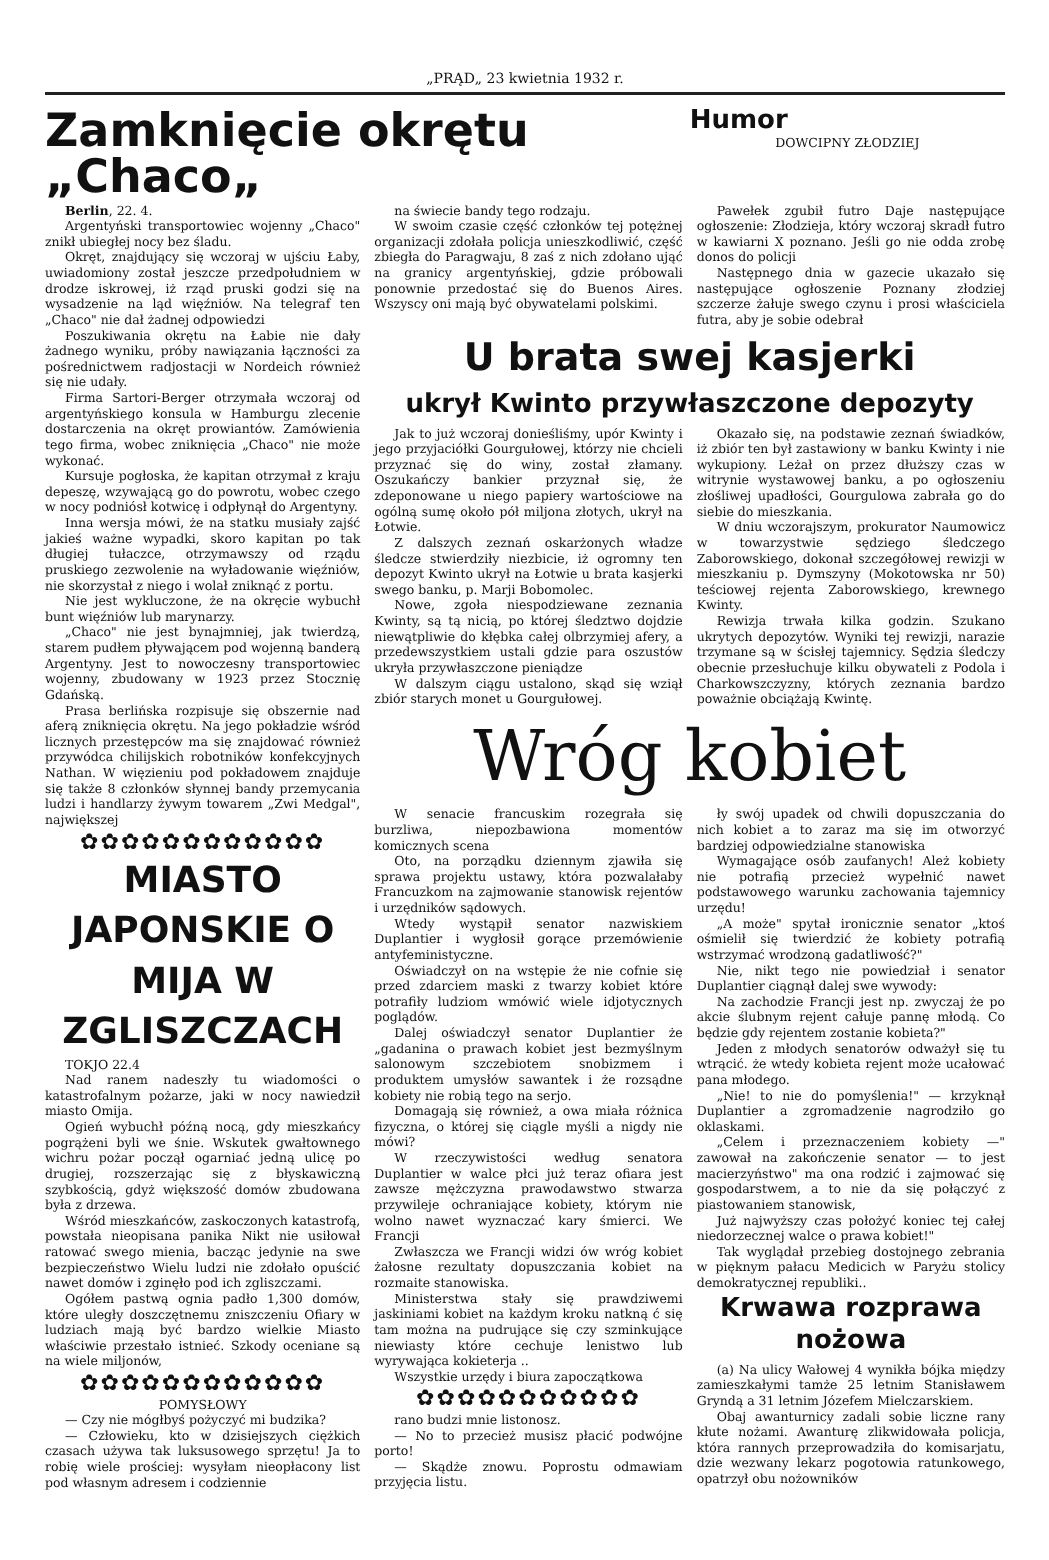„PRĄD„ 23 kwietnia 1932 r.
Zamknięcie okrętu „Chaco„
Humor
DOWCIPNY ZŁODZIEJ
Berlin, 22. 4.
Argentyński transportowiec wojenny „Chaco" znikł ubiegłej nocy bez śladu.
Okręt, znajdujący się wczoraj w ujściu Łaby, uwiadomiony został jeszcze przedpołudniem w drodze iskrowej, iż rząd pruski godzi się na wysadzenie na ląd więźniów. Na telegraf ten „Chaco" nie dał żadnej odpowiedzi
Poszukiwania okrętu na Łabie nie dały żadnego wyniku, próby nawiązania łączności za pośrednictwem radjostacji w Nordeich również się nie udały.
Firma Sartori-Berger otrzymała wczoraj od argentyńskiego konsula w Hamburgu zlecenie dostarczenia na okręt prowiantów. Zamówienia tego firma, wobec zniknięcia „Chaco" nie może wykonać.
Kursuje pogłoska, że kapitan otrzymał z kraju depeszę, wzywającą go do powrotu, wobec czego w nocy podniósł kotwicę i odpłynął do Argentyny.
Inna wersja mówi, że na statku musiały zajść jakieś ważne wypadki, skoro kapitan po tak długiej tułaczce, otrzymawszy od rządu pruskiego zezwolenie na wyładowanie więźniów, nie skorzystał z niego i wolał zniknąć z portu.
Nie jest wykluczone, że na okręcie wybuchł bunt więźniów lub marynarzy.
„Chaco" nie jest bynajmniej, jak twierdzą, starem pudłem pływającem pod wojenną banderą Argentyny. Jest to nowoczesny transportowiec wojenny, zbudowany w 1923 przez Stocznię Gdańską.
Prasa berlińska rozpisuje się obszernie nad aferą zniknięcia okrętu. Na jego pokładzie wśród licznych przestępców ma się znajdować również przywódca chilijskich robotników konfekcyjnych Nathan. W więzieniu pod pokładowem znajduje się także 8 członków słynnej bandy przemycania ludzi i handlarzy żywym towarem „Zwi Medgal", największej
✿✿✿✿✿✿✿✿✿✿✿✿
MIASTO JAPONSKIE O
MIJA W ZGLISZCZACH
TOKJO 22.4
Nad ranem nadeszły tu wiadomości o katastrofalnym pożarze, jaki w nocy nawiedził miasto Omija.
Ogień wybuchł późną nocą, gdy mieszkańcy pogrążeni byli we śnie. Wskutek gwałtownego wichru pożar począł ogarniać jedną ulicę po drugiej, rozszerzając się z błyskawiczną szybkością, gdyż większość domów zbudowana była z drzewa.
Wśród mieszkańców, zaskoczonych katastrofą, powstała nieopisana panika Nikt nie usiłował ratować swego mienia, bacząc jedynie na swe bezpieczeństwo Wielu ludzi nie zdołało opuścić nawet domów i zginęło pod ich zgliszczami.
Ogółem pastwą ognia padło 1,300 domów, które uległy doszczętnemu zniszczeniu Ofiary w ludziach mają być bardzo wielkie Miasto właściwie przestało istnieć. Szkody oceniane są na wiele miljonów,
✿✿✿✿✿✿✿✿✿✿✿✿
POMYSŁOWY
— Czy nie mógłbyś pożyczyć mi budzika?
— Człowieku, kto w dzisiejszych ciężkich czasach używa tak luksusowego sprzętu! Ja to robię wiele prościej: wysyłam nieopłacony list pod własnym adresem i codziennie
na świecie bandy tego rodzaju.
W swoim czasie część członków tej potężnej organizacji zdołała policja unieszkodliwić, część zbiegła do Paragwaju, 8 zaś z nich zdołano ująć na granicy argentyńskiej, gdzie próbowali ponownie przedostać się do Buenos Aires. Wszyscy oni mają być obywatelami polskimi.
Pawełek zgubił futro Daje następujące ogłoszenie: Złodzieja, który wczoraj skradł futro w kawiarni X poznano. Jeśli go nie odda zrobę donos do policji
Następnego dnia w gazecie ukazało się następujące ogłoszenie Poznany złodziej szczerze żałuje swego czynu i prosi właściciela futra, aby je sobie odebrał
U brata swej kasjerki
ukrył Kwinto przywłaszczone depozyty
Jak to już wczoraj donieśliśmy, upór Kwinty i jego przyjaciółki Gourgułowej, którzy nie chcieli przyznać się do winy, został złamany. Oszukańczy bankier przyznał się, że zdeponowane u niego papiery wartościowe na ogólną sumę około pół miljona złotych, ukrył na Łotwie.
Z dalszych zeznań oskarżonych władze śledcze stwierdziły niezbicie, iż ogromny ten depozyt Kwinto ukrył na Łotwie u brata kasjerki swego banku, p. Marji Bobomolec.
Nowe, zgoła niespodziewane zeznania Kwinty, są tą nicią, po której śledztwo dojdzie niewątpliwie do kłębka całej olbrzymiej afery, a przedewszystkiem ustali gdzie para oszustów ukryła przywłaszczone pieniądze
W dalszym ciągu ustalono, skąd się wziął zbiór starych monet u Gourgułowej.
Okazało się, na podstawie zeznań świadków, iż zbiór ten był zastawiony w banku Kwinty i nie wykupiony. Leżał on przez dłuższy czas w witrynie wystawowej banku, a po ogłoszeniu złośliwej upadłości, Gourgulowa zabrała go do siebie do mieszkania.
W dniu wczorajszym, prokurator Naumowicz w towarzystwie sędziego śledczego Zaborowskiego, dokonał szczegółowej rewizji w mieszkaniu p. Dymszyny (Mokotowska nr 50) teściowej rejenta Zaborowskiego, krewnego Kwinty.
Rewizja trwała kilka godzin. Szukano ukrytych depozytów. Wyniki tej rewizji, narazie trzymane są w ścisłej tajemnicy. Sędzia śledczy obecnie przesłuchuje kilku obywateli z Podola i Charkowszczyzny, których zeznania bardzo poważnie obciążają Kwintę.
Wróg kobiet
W senacie francuskim rozegrała się burzliwa, niepozbawiona momentów komicznych scena
Oto, na porządku dziennym zjawiła się sprawa projektu ustawy, która pozwalałaby Francuzkom na zajmowanie stanowisk rejentów i urzędników sądowych.
Wtedy wystąpił senator nazwiskiem Duplantier i wygłosił gorące przemówienie antyfeministyczne.
Oświadczył on na wstępie że nie cofnie się przed zdarciem maski z twarzy kobiet które potrafiły ludziom wmówić wiele idjotycznych poglądów.
Dalej oświadczył senator Duplantier że „gadanina o prawach kobiet jest bezmyślnym salonowym szczebiotem snobizmem i produktem umysłów sawantek i że rozsądne kobiety nie robią tego na serjo.
Domagają się również, a owa miała różnica fizyczna, o której się ciągle myśli a nigdy nie mówi?
W rzeczywistości według senatora Duplantier w walce płci już teraz ofiara jest zawsze mężczyzna prawodawstwo stwarza przywileje ochraniające kobiety, którym nie wolno nawet wyznaczać kary śmierci. We Francji
Zwłaszcza we Francji widzi ów wróg kobiet żałosne rezultaty dopuszczania kobiet na rozmaite stanowiska.
Ministerstwa stały się prawdziwemi jaskiniami kobiet na każdym kroku natkną ć się tam można na pudrujące się czy szminkujące niewiasty które cechuje lenistwo lub wyrywająca kokieterja ..
Wszystkie urzędy i biura zapoczątkowa
✿✿✿✿✿✿✿✿✿✿✿
rano budzi mnie listonosz.
— No to przecież musisz płacić podwójne porto!
— Skądże znowu. Poprostu odmawiam przyjęcia listu.
ły swój upadek od chwili dopuszczania do nich kobiet a to zaraz ma się im otworzyć bardziej odpowiedzialne stanowiska
Wymagające osób zaufanych! Ależ kobiety nie potrafią przecież wypełnić nawet podstawowego warunku zachowania tajemnicy urzędu!
„A może" spytał ironicznie senator „ktoś ośmielił się twierdzić że kobiety potrafią wstrzymać wrodzoną gadatliwość?"
Nie, nikt tego nie powiedział i senator Duplantier ciągnął dalej swe wywody:
Na zachodzie Francji jest np. zwyczaj że po akcie ślubnym rejent całuje pannę młodą. Co będzie gdy rejentem zostanie kobieta?"
Jeden z młodych senatorów odważył się tu wtrącić. że wtedy kobieta rejent może ucałować pana młodego.
„Nie! to nie do pomyślenia!" — krzyknął Duplantier a zgromadzenie nagrodziło go oklaskami.
„Celem i przeznaczeniem kobiety —" zawował na zakończenie senator — to jest macierzyństwo" ma ona rodzić i zajmować się gospodarstwem, a to nie da się połączyć z piastowaniem stanowisk,
Już najwyższy czas położyć koniec tej całej niedorzecznej walce o prawa kobiet!"
Tak wyglądał przebieg dostojnego zebrania w pięknym pałacu Medicich w Paryżu stolicy demokratycznej republiki..
Krwawa rozprawa nożowa
(a) Na ulicy Wałowej 4 wynikła bójka między zamieszkałymi tamże 25 letnim Stanisławem Gryndą a 31 letnim Józefem Mielczarskiem.
Obaj awanturnicy zadali sobie liczne rany kłute nożami. Awanturę zlikwidowała policja, która rannych przeprowadziła do komisarjatu, dzie wezwany lekarz pogotowia ratunkowego, opatrzył obu nożowników